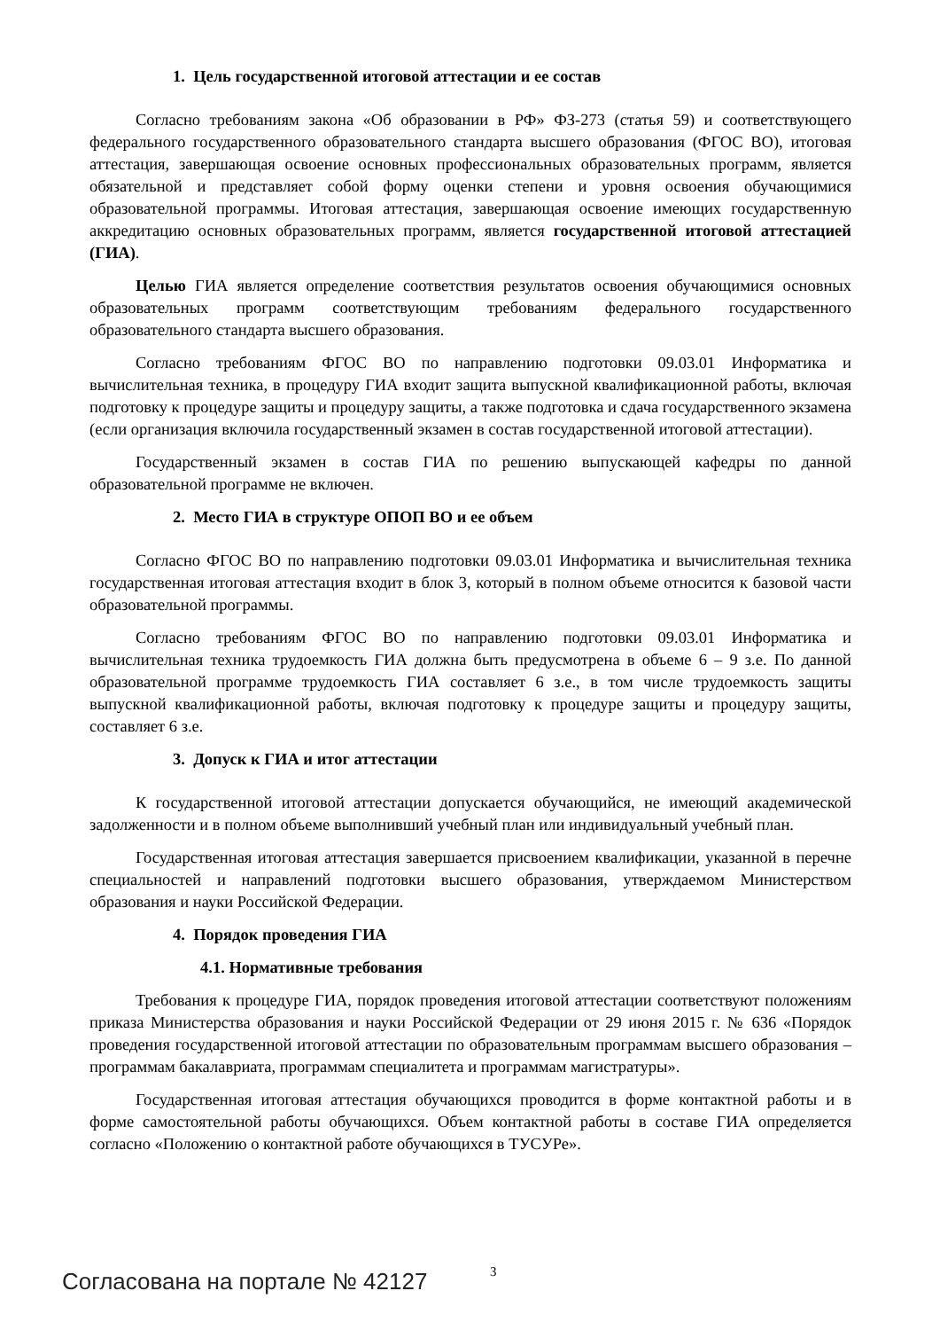1. Цель государственной итоговой аттестации и ее состав
Согласно требованиям закона «Об образовании в РФ» ФЗ-273 (статья 59) и соответствующего федерального государственного образовательного стандарта высшего образования (ФГОС ВО), итоговая аттестация, завершающая освоение основных профессиональных образовательных программ, является обязательной и представляет собой форму оценки степени и уровня освоения обучающимися образовательной программы. Итоговая аттестация, завершающая освоение имеющих государственную аккредитацию основных образовательных программ, является государственной итоговой аттестацией (ГИА).
Целью ГИА является определение соответствия результатов освоения обучающимися основных образовательных программ соответствующим требованиям федерального государственного образовательного стандарта высшего образования.
Согласно требованиям ФГОС ВО по направлению подготовки 09.03.01 Информатика и вычислительная техника, в процедуру ГИА входит защита выпускной квалификационной работы, включая подготовку к процедуре защиты и процедуру защиты, а также подготовка и сдача государственного экзамена (если организация включила государственный экзамен в состав государственной итоговой аттестации).
Государственный экзамен в состав ГИА по решению выпускающей кафедры по данной образовательной программе не включен.
2. Место ГИА в структуре ОПОП ВО и ее объем
Согласно ФГОС ВО по направлению подготовки 09.03.01 Информатика и вычислительная техника государственная итоговая аттестация входит в блок 3, который в полном объеме относится к базовой части образовательной программы.
Согласно требованиям ФГОС ВО по направлению подготовки 09.03.01 Информатика и вычислительная техника трудоемкость ГИА должна быть предусмотрена в объеме 6 – 9 з.е. По данной образовательной программе трудоемкость ГИА составляет 6 з.е., в том числе трудоемкость защиты выпускной квалификационной работы, включая подготовку к процедуре защиты и процедуру защиты, составляет 6 з.е.
3. Допуск к ГИА и итог аттестации
К государственной итоговой аттестации допускается обучающийся, не имеющий академической задолженности и в полном объеме выполнивший учебный план или индивидуальный учебный план.
Государственная итоговая аттестация завершается присвоением квалификации, указанной в перечне специальностей и направлений подготовки высшего образования, утверждаемом Министерством образования и науки Российской Федерации.
4. Порядок проведения ГИА
4.1. Нормативные требования
Требования к процедуре ГИА, порядок проведения итоговой аттестации соответствуют положениям приказа Министерства образования и науки Российской Федерации от 29 июня 2015 г. № 636 «Порядок проведения государственной итоговой аттестации по образовательным программам высшего образования – программам бакалавриата, программам специалитета и программам магистратуры».
Государственная итоговая аттестация обучающихся проводится в форме контактной работы и в форме самостоятельной работы обучающихся. Объем контактной работы в составе ГИА определяется согласно «Положению о контактной работе обучающихся в ТУСУРе».
3
Согласована на портале № 42127